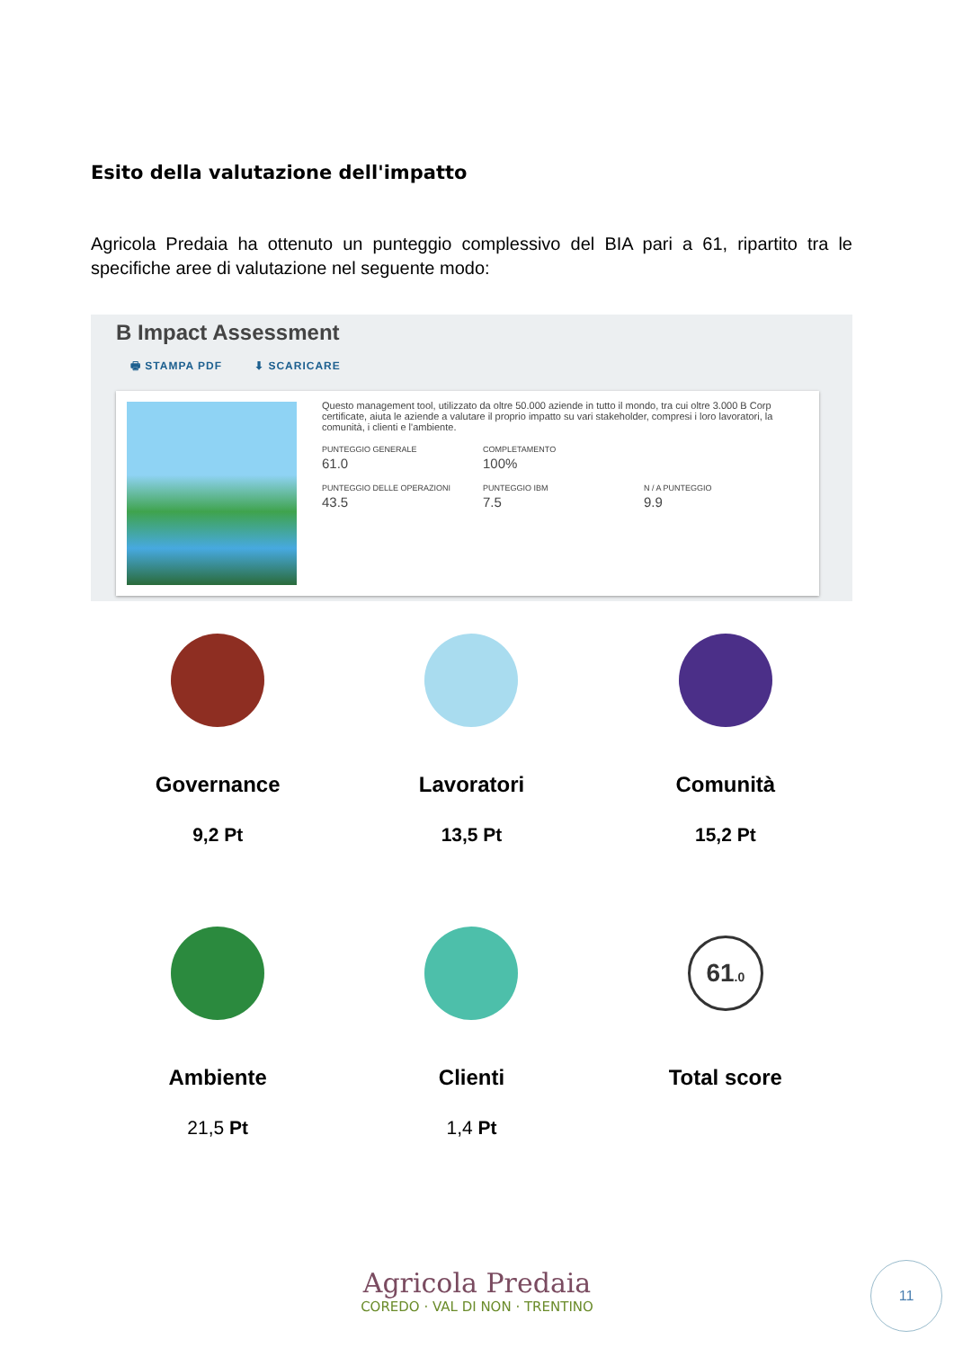Esito della valutazione dell'impatto
Agricola Predaia ha ottenuto un punteggio complessivo del BIA pari a 61, ripartito tra le specifiche aree di valutazione nel seguente modo:
B Impact Assessment
🖶 STAMPA PDF ⬇ SCARICARE
Questo management tool, utilizzato da oltre 50.000 aziende in tutto il mondo, tra cui oltre 3.000 B Corp certificate, aiuta le aziende a valutare il proprio impatto su vari stakeholder, compresi i loro lavoratori, la comunità, i clienti e l'ambiente.
PUNTEGGIO GENERALE
61.0
COMPLETAMENTO
100%
PUNTEGGIO DELLE OPERAZIONI
43.5
PUNTEGGIO IBM
7.5
N / A PUNTEGGIO
9.9
Governance
9,2 Pt
Lavoratori
13,5 Pt
Comunità
15,2 Pt
Ambiente
21,5 Pt
Clienti
1,4 Pt
61.0
Total score
Agricola Predaia
COREDO · VAL DI NON · TRENTINO
11